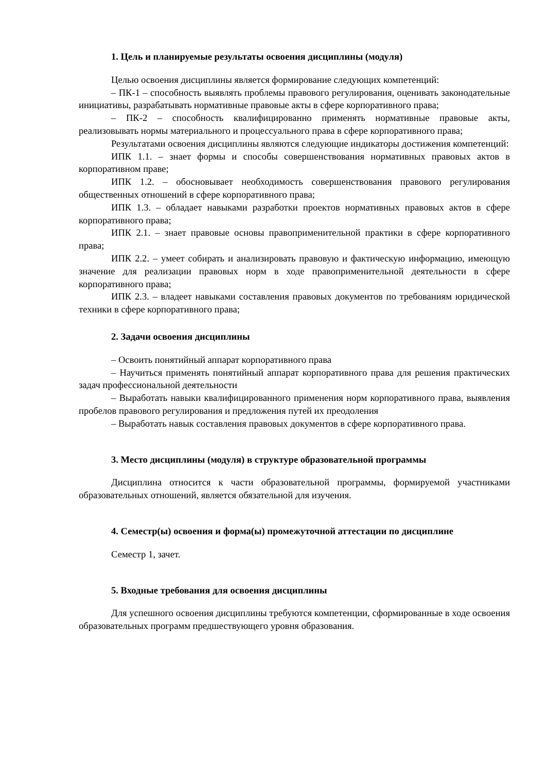1. Цель и планируемые результаты освоения дисциплины (модуля)
Целью освоения дисциплины является формирование следующих компетенций:
– ПК-1 – способность выявлять проблемы правового регулирования, оценивать законодательные инициативы, разрабатывать нормативные правовые акты в сфере корпоративного права;
– ПК-2 – способность квалифицированно применять нормативные правовые акты, реализовывать нормы материального и процессуального права в сфере корпоративного права;
Результатами освоения дисциплины являются следующие индикаторы достижения компетенций:
ИПК 1.1. – знает формы и способы совершенствования нормативных правовых актов в корпоративном праве;
ИПК 1.2. – обосновывает необходимость совершенствования правового регулирования общественных отношений в сфере корпоративного права;
ИПК 1.3. – обладает навыками разработки проектов нормативных правовых актов в сфере корпоративного права;
ИПК 2.1. – знает правовые основы правоприменительной практики в сфере корпоративного права;
ИПК 2.2. – умеет собирать и анализировать правовую и фактическую информацию, имеющую значение для реализации правовых норм в ходе правоприменительной деятельности в сфере корпоративного права;
ИПК 2.3. – владеет навыками составления правовых документов по требованиям юридической техники в сфере корпоративного права;
2. Задачи освоения дисциплины
– Освоить понятийный аппарат корпоративного права
– Научиться применять понятийный аппарат корпоративного права для решения практических задач профессиональной деятельности
– Выработать навыки квалифицированного применения норм корпоративного права, выявления пробелов правового регулирования и предложения путей их преодоления
– Выработать навык составления правовых документов в сфере корпоративного права.
3. Место дисциплины (модуля) в структуре образовательной программы
Дисциплина относится к части образовательной программы, формируемой участниками образовательных отношений, является обязательной для изучения.
4. Семестр(ы) освоения и форма(ы) промежуточной аттестации по дисциплине
Семестр 1, зачет.
5. Входные требования для освоения дисциплины
Для успешного освоения дисциплины требуются компетенции, сформированные в ходе освоения образовательных программ предшествующего уровня образования.